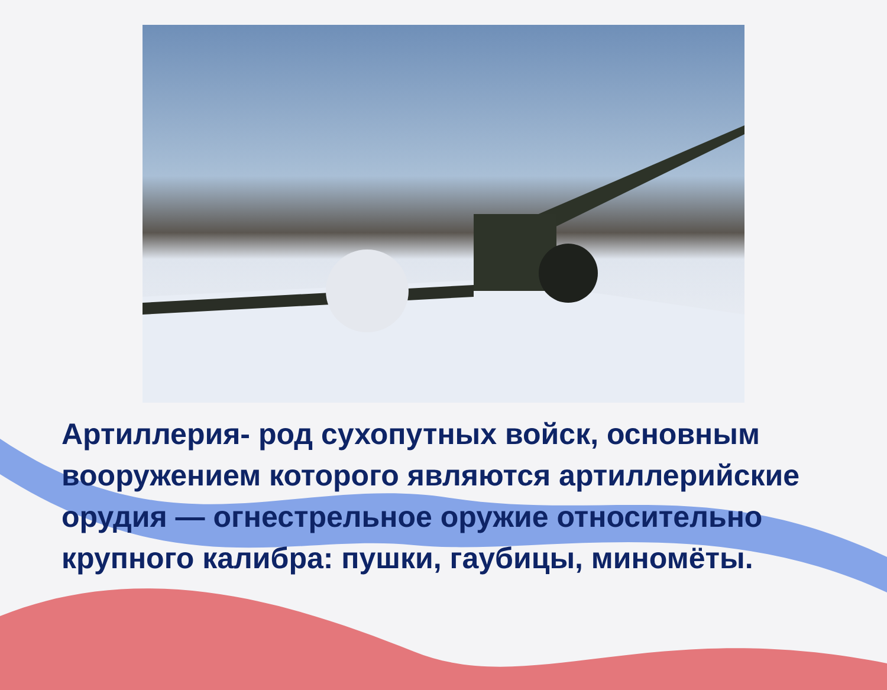Артиллерия- род сухопутных войск, основным вооружением которого являются артиллерийские орудия — огнестрельное оружие относительно крупного калибра: пушки, гаубицы, миномёты.